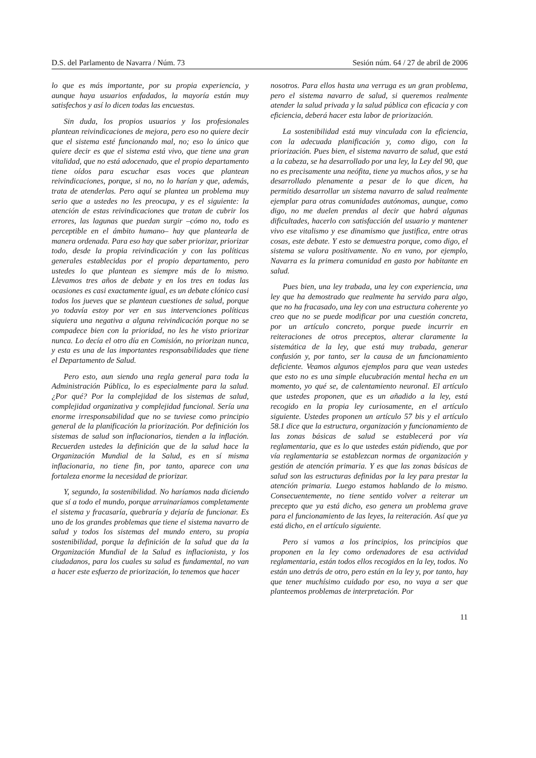D.S. del Parlamento de Navarra / Núm. 73 Sesión núm. 64 / 27 de abril de 2006
lo que es más importante, por su propia experiencia, y aunque haya usuarios enfadados, la mayoría están muy satisfechos y así lo dicen todas las encuestas.
Sin duda, los propios usuarios y los profesionales plantean reivindicaciones de mejora, pero eso no quiere decir que el sistema esté funcionando mal, no; eso lo único que quiere decir es que el sistema está vivo, que tiene una gran vitalidad, que no está adocenado, que el propio departamento tiene oídos para escuchar esas voces que plantean reivindicaciones, porque, si no, no lo harían y que, además, trata de atenderlas. Pero aquí se plantea un problema muy serio que a ustedes no les preocupa, y es el siguiente: la atención de estas reivindicaciones que tratan de cubrir los errores, las lagunas que puedan surgir –cómo no, todo es perceptible en el ámbito humano– hay que plantearla de manera ordenada. Para eso hay que saber priorizar, priorizar todo, desde la propia reivindicación y con las políticas generales establecidas por el propio departamento, pero ustedes lo que plantean es siempre más de lo mismo. Llevamos tres años de debate y en los tres en todas las ocasiones es casi exactamente igual, es un debate clónico casi todos los jueves que se plantean cuestiones de salud, porque yo todavía estoy por ver en sus intervenciones políticas siquiera una negativa a alguna reivindicación porque no se compadece bien con la prioridad, no les he visto priorizar nunca. Lo decía el otro día en Comisión, no priorizan nunca, y esta es una de las importantes responsabilidades que tiene el Departamento de Salud.
Pero esto, aun siendo una regla general para toda la Administración Pública, lo es especialmente para la salud. ¿Por qué? Por la complejidad de los sistemas de salud, complejidad organizativa y complejidad funcional. Sería una enorme irresponsabilidad que no se tuviese como principio general de la planificación la priorización. Por definición los sistemas de salud son inflacionarios, tienden a la inflación. Recuerden ustedes la definición que de la salud hace la Organización Mundial de la Salud, es en sí misma inflacionaria, no tiene fin, por tanto, aparece con una fortaleza enorme la necesidad de priorizar.
Y, segundo, la sostenibilidad. No haríamos nada diciendo que sí a todo el mundo, porque arruinaríamos completamente el sistema y fracasaría, quebraría y dejaría de funcionar. Es uno de los grandes problemas que tiene el sistema navarro de salud y todos los sistemas del mundo entero, su propia sostenibilidad, porque la definición de la salud que da la Organización Mundial de la Salud es inflacionista, y los ciudadanos, para los cuales su salud es fundamental, no van a hacer este esfuerzo de priorización, lo tenemos que hacer
nosotros. Para ellos hasta una verruga es un gran problema, pero el sistema navarro de salud, si queremos realmente atender la salud privada y la salud pública con eficacia y con eficiencia, deberá hacer esta labor de priorización.
La sostenibilidad está muy vinculada con la eficiencia, con la adecuada planificación y, como digo, con la priorización. Pues bien, el sistema navarro de salud, que está a la cabeza, se ha desarrollado por una ley, la Ley del 90, que no es precisamente una neófita, tiene ya muchos años, y se ha desarrollado plenamente a pesar de lo que dicen, ha permitido desarrollar un sistema navarro de salud realmente ejemplar para otras comunidades autónomas, aunque, como digo, no me duelen prendas al decir que habrá algunas dificultades, hacerlo con satisfacción del usuario y mantener vivo ese vitalismo y ese dinamismo que justifica, entre otras cosas, este debate. Y esto se demuestra porque, como digo, el sistema se valora positivamente. No en vano, por ejemplo, Navarra es la primera comunidad en gasto por habitante en salud.
Pues bien, una ley trabada, una ley con experiencia, una ley que ha demostrado que realmente ha servido para algo, que no ha fracasado, una ley con una estructura coherente yo creo que no se puede modificar por una cuestión concreta, por un artículo concreto, porque puede incurrir en reiteraciones de otros preceptos, alterar claramente la sistemática de la ley, que está muy trabada, generar confusión y, por tanto, ser la causa de un funcionamiento deficiente. Veamos algunos ejemplos para que vean ustedes que esto no es una simple elucubración mental hecha en un momento, yo qué se, de calentamiento neuronal. El artículo que ustedes proponen, que es un añadido a la ley, está recogido en la propia ley curiosamente, en el artículo siguiente. Ustedes proponen un artículo 57 bis y el artículo 58.1 dice que la estructura, organización y funcionamiento de las zonas básicas de salud se establecerá por vía reglamentaria, que es lo que ustedes están pidiendo, que por vía reglamentaria se establezcan normas de organización y gestión de atención primaria. Y es que las zonas básicas de salud son las estructuras definidas por la ley para prestar la atención primaria. Luego estamos hablando de lo mismo. Consecuentemente, no tiene sentido volver a reiterar un precepto que ya está dicho, eso genera un problema grave para el funcionamiento de las leyes, la reiteración. Así que ya está dicho, en el artículo siguiente.
Pero si vamos a los principios, los principios que proponen en la ley como ordenadores de esa actividad reglamentaria, están todos ellos recogidos en la ley, todos. No están uno detrás de otro, pero están en la ley y, por tanto, hay que tener muchísimo cuidado por eso, no vaya a ser que planteemos problemas de interpretación. Por
11